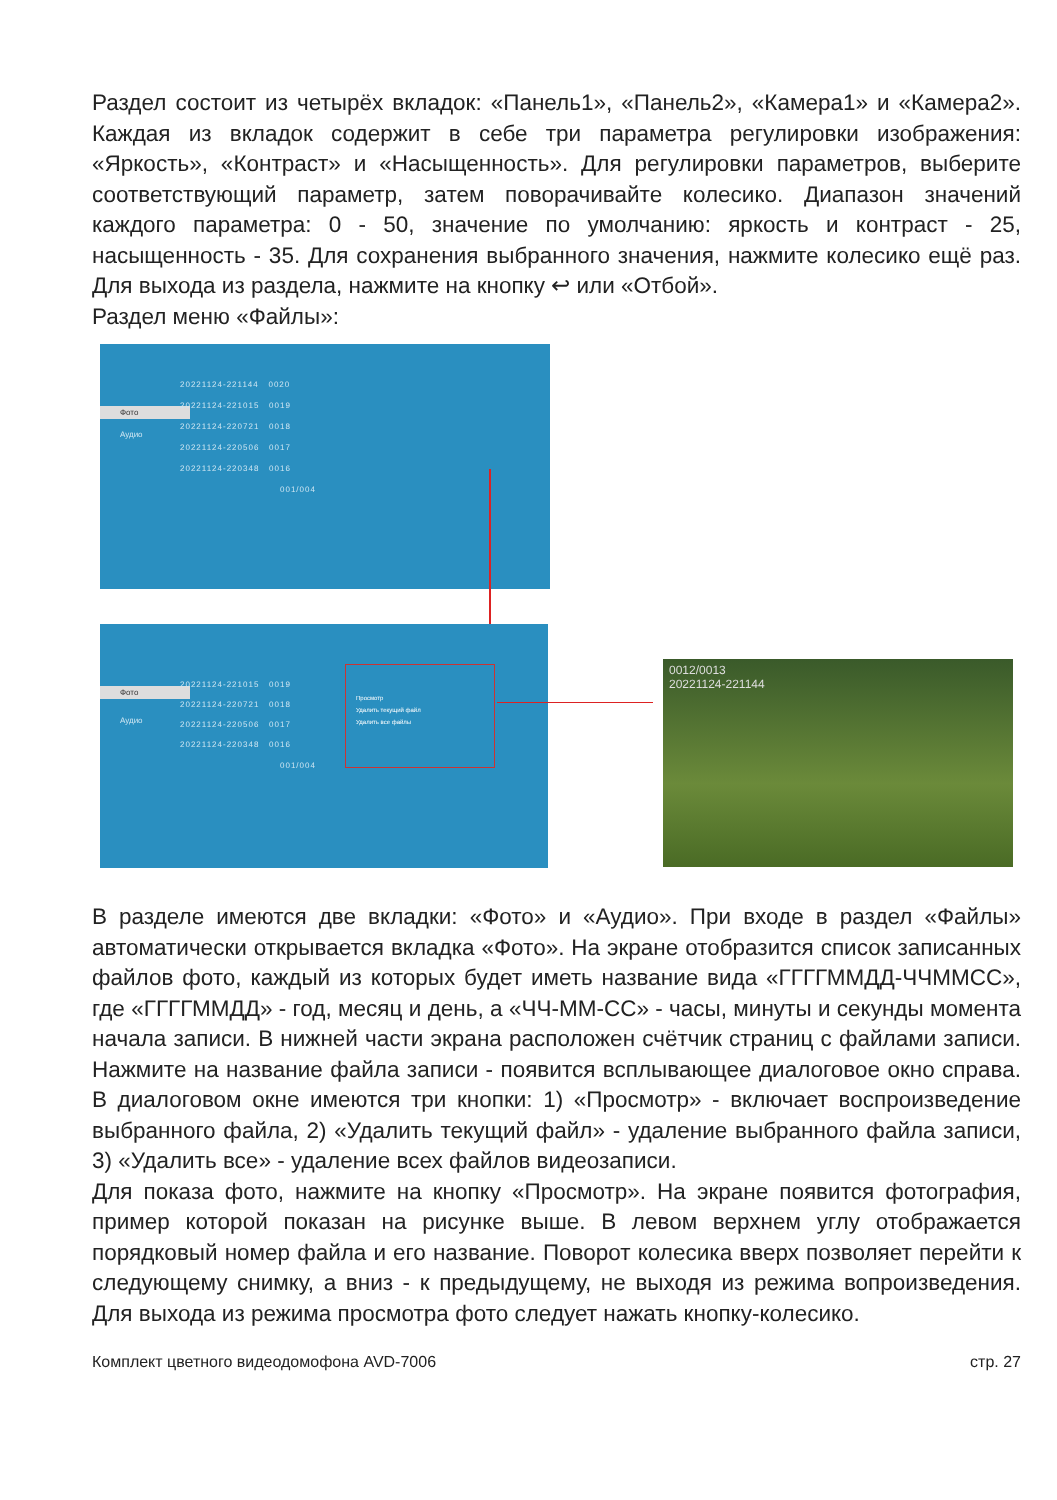Раздел состоит из четырёх вкладок: «Панель1», «Панель2», «Камера1» и «Камера2». Каждая из вкладок содержит в себе три параметра регулировки изображения: «Яркость», «Контраст» и «Насыщенность». Для регулировки параметров, выберите соответствующий параметр, затем поворачивайте колесико. Диапазон значений каждого параметра: 0 - 50, значение по умолчанию: яркость и контраст - 25, насыщенность - 35. Для сохранения выбранного значения, нажмите колесико ещё раз. Для выхода из раздела, нажмите на кнопку ↩ или «Отбой».
Раздел меню «Файлы»:
Фото
Аудио
20221124-221144 0020
20221124-221015 0019
20221124-220721 0018
20221124-220506 0017
20221124-220348 0016
001/004
Фото
Аудио
20221124-221015 0019
20221124-220721 0018
20221124-220506 0017
20221124-220348 0016
001/004
Просмотр
Удалить текущий файл
Удалить все файлы
0012/0013
20221124-221144
В разделе имеются две вкладки: «Фото» и «Аудио». При входе в раздел «Файлы» автоматически открывается вкладка «Фото». На экране отобразится список записанных файлов фото, каждый из которых будет иметь название вида «ГГГГММДД-ЧЧММСС», где «ГГГГММДД» - год, месяц и день, а «ЧЧ-ММ-СС» - часы, минуты и секунды момента начала записи. В нижней части экрана расположен счётчик страниц с файлами записи. Нажмите на название файла записи - появится всплывающее диалоговое окно справа. В диалоговом окне имеются три кнопки: 1) «Просмотр» - включает воспроизведение выбранного файла, 2) «Удалить текущий файл» - удаление выбранного файла записи, 3) «Удалить все» - удаление всех файлов видеозаписи.
Для показа фото, нажмите на кнопку «Просмотр». На экране появится фотография, пример которой показан на рисунке выше. В левом верхнем углу отображается порядковый номер файла и его название. Поворот колесика вверх позволяет перейти к следующему снимку, а вниз - к предыдущему, не выходя из режима вопроизведения. Для выхода из режима просмотра фото следует нажать кнопку-колесико.
Комплект цветного видеодомофона AVD-7006 стр. 27